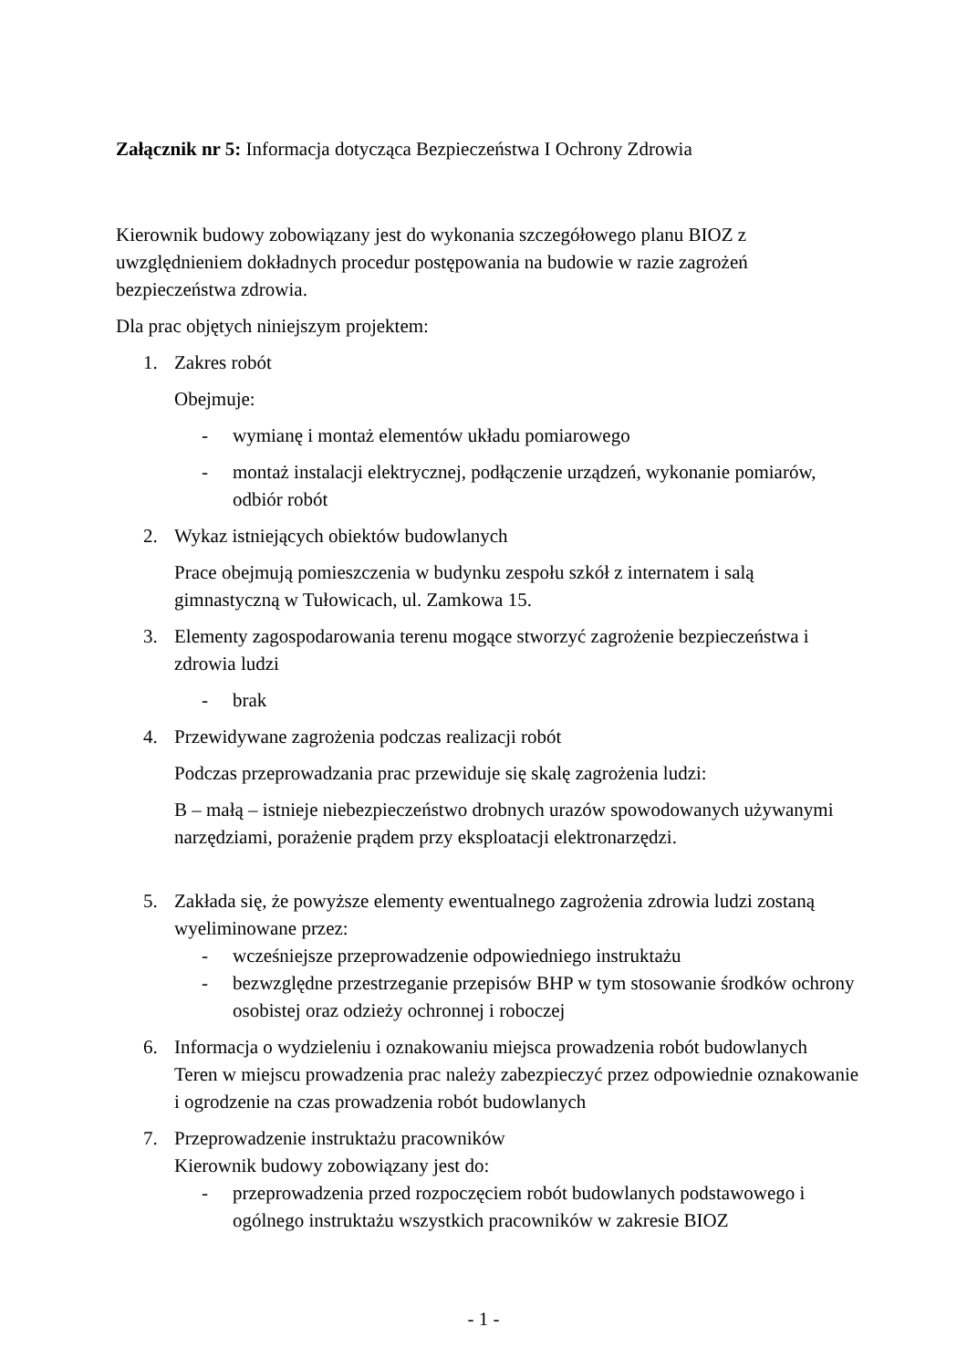Załącznik nr 5: Informacja dotycząca Bezpieczeństwa I Ochrony Zdrowia
Kierownik budowy zobowiązany jest do wykonania szczegółowego planu BIOZ z uwzględnieniem dokładnych procedur postępowania na budowie w razie zagrożeń bezpieczeństwa zdrowia.
Dla prac objętych niniejszym projektem:
1. Zakres robót
Obejmuje:
- wymianę i montaż elementów układu pomiarowego
- montaż instalacji elektrycznej, podłączenie urządzeń, wykonanie pomiarów, odbiór robót
2. Wykaz istniejących obiektów budowlanych
Prace obejmują pomieszczenia w budynku zespołu szkół z internatem i salą gimnastyczną w Tułowicach, ul. Zamkowa 15.
3. Elementy zagospodarowania terenu mogące stworzyć zagrożenie bezpieczeństwa i zdrowia ludzi
- brak
4. Przewidywane zagrożenia podczas realizacji robót
Podczas przeprowadzania prac przewiduje się skalę zagrożenia ludzi:
B – małą – istnieje niebezpieczeństwo drobnych urazów spowodowanych używanymi narzędziami, porażenie prądem przy eksploatacji elektronarzędzi.
5. Zakłada się, że powyższe elementy ewentualnego zagrożenia zdrowia ludzi zostaną wyeliminowane przez:
- wcześniejsze przeprowadzenie odpowiedniego instruktażu
- bezwzględne przestrzeganie przepisów BHP w tym stosowanie środków ochrony osobistej oraz odzieży ochronnej i roboczej
6. Informacja o wydzieleniu i oznakowaniu miejsca prowadzenia robót budowlanych
Teren w miejscu prowadzenia prac należy zabezpieczyć przez odpowiednie oznakowanie i ogrodzenie na czas prowadzenia robót budowlanych
7. Przeprowadzenie instruktażu pracowników
Kierownik budowy zobowiązany jest do:
- przeprowadzenia przed rozpoczęciem robót budowlanych podstawowego i ogólnego instruktażu wszystkich pracowników w zakresie BIOZ
- 1 -